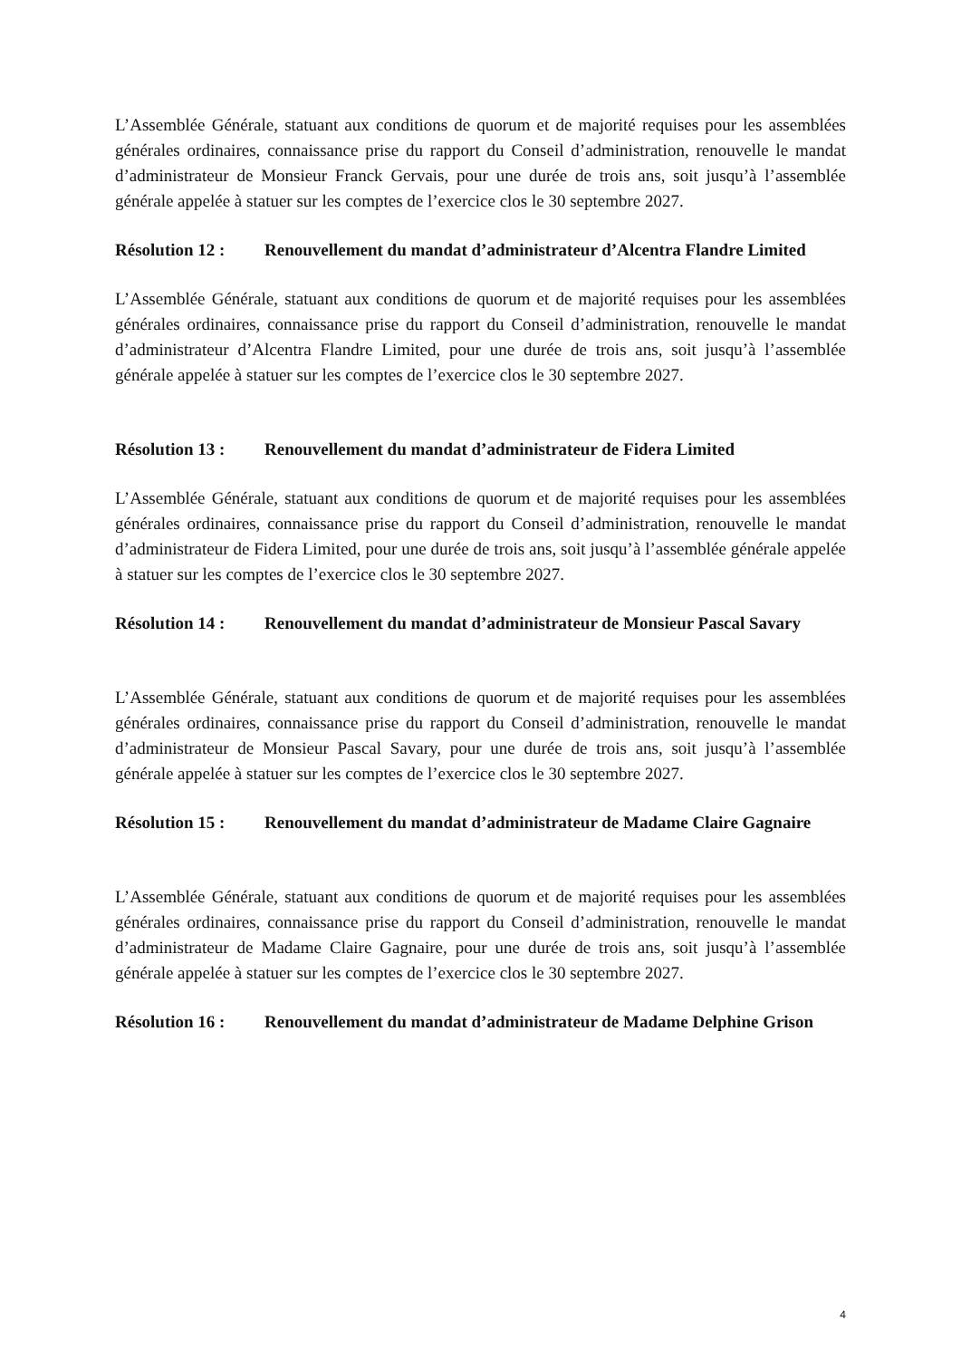L’Assemblée Générale, statuant aux conditions de quorum et de majorité requises pour les assemblées générales ordinaires, connaissance prise du rapport du Conseil d’administration, renouvelle le mandat d’administrateur de Monsieur Franck Gervais, pour une durée de trois ans, soit jusqu’à l’assemblée générale appelée à statuer sur les comptes de l’exercice clos le 30 septembre 2027.
Résolution 12 :
Renouvellement du mandat d’administrateur d’Alcentra Flandre Limited
L’Assemblée Générale, statuant aux conditions de quorum et de majorité requises pour les assemblées générales ordinaires, connaissance prise du rapport du Conseil d’administration, renouvelle le mandat d’administrateur d’Alcentra Flandre Limited, pour une durée de trois ans, soit jusqu’à l’assemblée générale appelée à statuer sur les comptes de l’exercice clos le 30 septembre 2027.
Résolution 13 :
Renouvellement du mandat d’administrateur de Fidera Limited
L’Assemblée Générale, statuant aux conditions de quorum et de majorité requises pour les assemblées générales ordinaires, connaissance prise du rapport du Conseil d’administration, renouvelle le mandat d’administrateur de Fidera Limited, pour une durée de trois ans, soit jusqu’à l’assemblée générale appelée à statuer sur les comptes de l’exercice clos le 30 septembre 2027.
Résolution 14 :
Renouvellement du mandat d’administrateur de Monsieur Pascal Savary
L’Assemblée Générale, statuant aux conditions de quorum et de majorité requises pour les assemblées générales ordinaires, connaissance prise du rapport du Conseil d’administration, renouvelle le mandat d’administrateur de Monsieur Pascal Savary, pour une durée de trois ans, soit jusqu’à l’assemblée générale appelée à statuer sur les comptes de l’exercice clos le 30 septembre 2027.
Résolution 15 :
Renouvellement du mandat d’administrateur de Madame Claire Gagnaire
L’Assemblée Générale, statuant aux conditions de quorum et de majorité requises pour les assemblées générales ordinaires, connaissance prise du rapport du Conseil d’administration, renouvelle le mandat d’administrateur de Madame Claire Gagnaire, pour une durée de trois ans, soit jusqu’à l’assemblée générale appelée à statuer sur les comptes de l’exercice clos le 30 septembre 2027.
Résolution 16 :
Renouvellement du mandat d’administrateur de Madame Delphine Grison
4